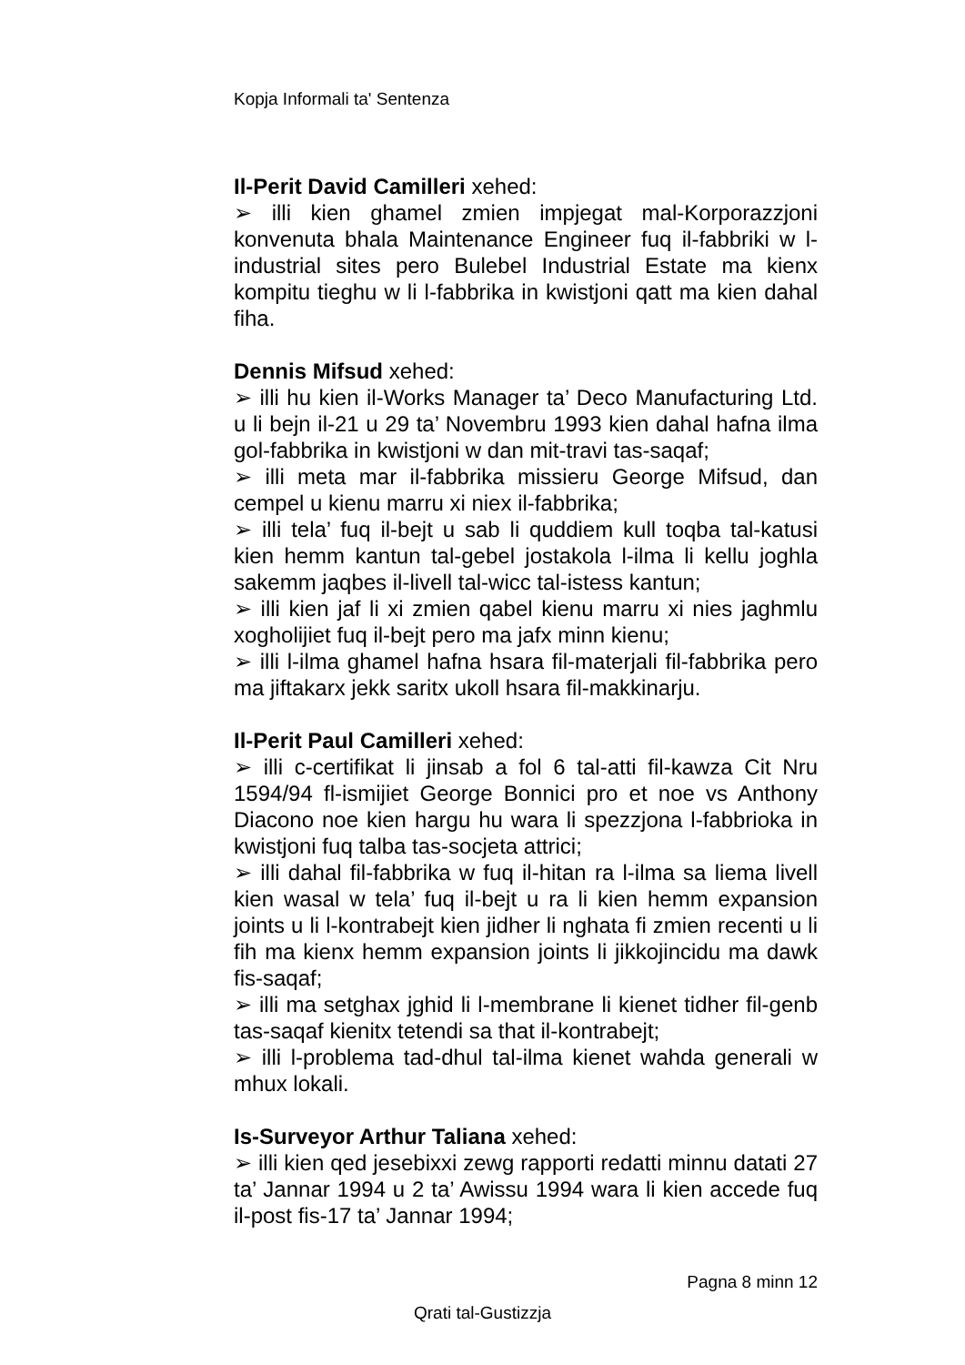Kopja Informali ta' Sentenza
Il-Perit David Camilleri xehed:
➢ illi kien ghamel zmien impjegat mal-Korporazzjoni konvenuta bhala Maintenance Engineer fuq il-fabbriki w l-industrial sites pero Bulebel Industrial Estate ma kienx kompitu tieghu w li l-fabbrika in kwistjoni qatt ma kien dahal fiha.
Dennis Mifsud xehed:
➢ illi hu kien il-Works Manager ta’ Deco Manufacturing Ltd. u li bejn il-21 u 29 ta’ Novembru 1993 kien dahal hafna ilma gol-fabbrika in kwistjoni w dan mit-travi tas-saqaf;
➢ illi meta mar il-fabbrika missieru George Mifsud, dan cempel u kienu marru xi niex il-fabbrika;
➢ illi tela’ fuq il-bejt u sab li quddiem kull toqba tal-katusi kien hemm kantun tal-gebel jostakola l-ilma li kellu joghla sakemm jaqbes il-livell tal-wicc tal-istess kantun;
➢ illi kien jaf li xi zmien qabel kienu marru xi nies jaghmlu xogholijiet fuq il-bejt pero ma jafx minn kienu;
➢ illi l-ilma ghamel hafna hsara fil-materjali fil-fabbrika pero ma jiftakarx jekk saritx ukoll hsara fil-makkinarju.
Il-Perit Paul Camilleri xehed:
➢ illi c-certifikat li jinsab a fol 6 tal-atti fil-kawza Cit Nru 1594/94 fl-ismijiet George Bonnici pro et noe vs Anthony Diacono noe kien hargu hu wara li spezzjona l-fabbrioka in kwistjoni fuq talba tas-socjeta attrici;
➢ illi dahal fil-fabbrika w fuq il-hitan ra l-ilma sa liema livell kien wasal w tela’ fuq il-bejt u ra li kien hemm expansion joints u li l-kontrabejt kien jidher li nghata fi zmien recenti u li fih ma kienx hemm expansion joints li jikkojincidu ma dawk fis-saqaf;
➢ illi ma setghax jghid li l-membrane li kienet tidher fil-genb tas-saqaf kienitx tetendi sa that il-kontrabejt;
➢ illi l-problema tad-dhul tal-ilma kienet wahda generali w mhux lokali.
Is-Surveyor Arthur Taliana xehed:
➢ illi kien qed jesebixxi zewg rapporti redatti minnu datati 27 ta’ Jannar 1994 u 2 ta’ Awissu 1994 wara li kien accede fuq il-post fis-17 ta’ Jannar 1994;
Pagna 8 minn 12
Qrati tal-Gustizzja